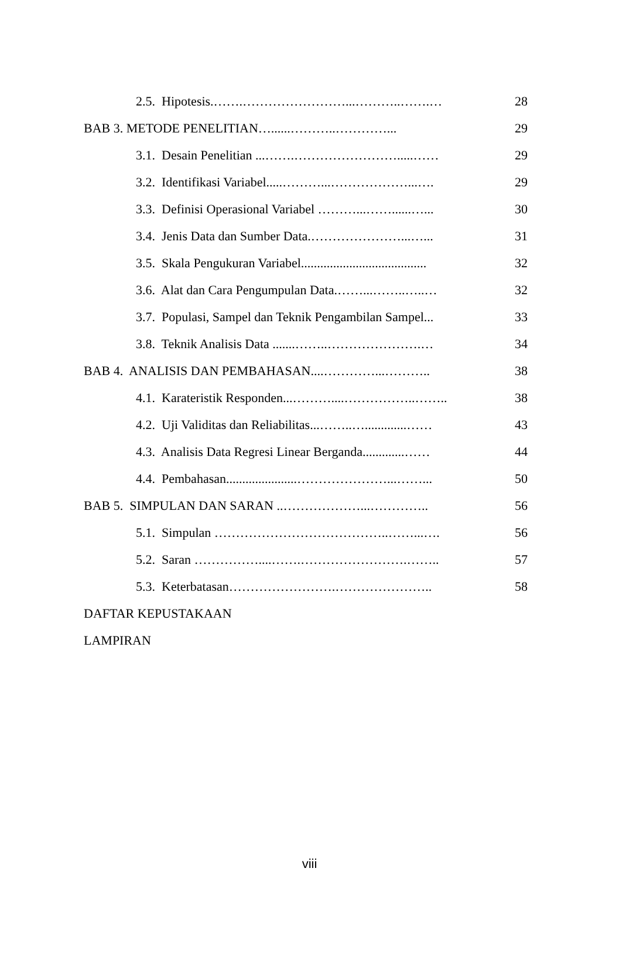2.5. Hipotesis.…….……………………...………..…….… 28
BAB 3. METODE PENELITIAN…......………..…………... 29
3.1. Desain Penelitian ...…….…………………….....…… 29
3.2. Identifikasi Variabel.....………...………………...…. 29
3.3. Definisi Operasional Variabel ………...……......…... 30
3.4. Jenis Data dan Sumber Data.…………………...…... 31
3.5. Skala Pengukuran Variabel....................................... 32
3.6. Alat dan Cara Pengumpulan Data.……...……..…..… 32
3.7. Populasi, Sampel dan Teknik Pengambilan Sampel... 33
3.8. Teknik Analisis Data .......……..………………….… 34
BAB 4. ANALISIS DAN PEMBAHASAN....…………...……….. 38
4.1. Karateristik Responden...………....……………..…….. 38
4.2. Uji Validitas dan Reliabilitas...……..….............…… 43
4.3. Analisis Data Regresi Linear Berganda.............…… 44
4.4. Pembahasan......................…………………...……... 50
BAB 5. SIMPULAN DAN SARAN ..………………...………….. 56
5.1. Simpulan …………………………………..……...…. 56
5.2. Saran ……………....…….…………………….…….. 57
5.3. Keterbatasan…………………….………………….. 58
DAFTAR KEPUSTAKAAN
LAMPIRAN
viii